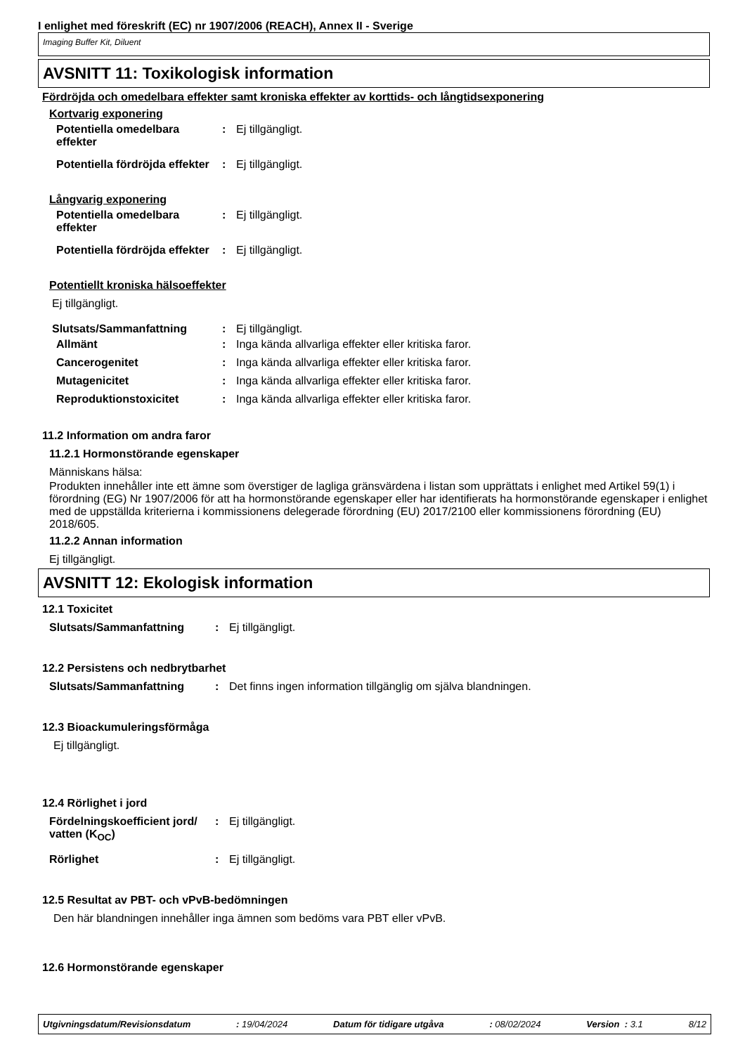I enlighet med föreskrift (EC) nr 1907/2006 (REACH), Annex II - Sverige
Imaging Buffer Kit, Diluent
AVSNITT 11: Toxikologisk information
Fördröjda och omedelbara effekter samt kroniska effekter av korttids- och långtidsexponering
Kortvarig exponering
Potentiella omedelbara effekter
: Ej tillgängligt.
Potentiella fördröjda effekter
: Ej tillgängligt.
Långvarig exponering
Potentiella omedelbara effekter
: Ej tillgängligt.
Potentiella fördröjda effekter
: Ej tillgängligt.
Potentiellt kroniska hälsoeffekter
Ej tillgängligt.
Slutsats/Sammanfattning : Ej tillgängligt.
Allmänt : Inga kända allvarliga effekter eller kritiska faror.
Cancerogenitet : Inga kända allvarliga effekter eller kritiska faror.
Mutagenicitet : Inga kända allvarliga effekter eller kritiska faror.
Reproduktionstoxicitet : Inga kända allvarliga effekter eller kritiska faror.
11.2 Information om andra faror
11.2.1 Hormonstörande egenskaper
Människans hälsa:
Produkten innehåller inte ett ämne som överstiger de lagliga gränsvärdena i listan som upprättats i enlighet med Artikel 59(1) i förordning (EG) Nr 1907/2006 för att ha hormonstörande egenskaper eller har identifierats ha hormonstörande egenskaper i enlighet med de uppställda kriterierna i kommissionens delegerade förordning (EU) 2017/2100 eller kommissionens förordning (EU) 2018/605.
11.2.2 Annan information
Ej tillgängligt.
AVSNITT 12: Ekologisk information
12.1 Toxicitet
Slutsats/Sammanfattning : Ej tillgängligt.
12.2 Persistens och nedbrytbarhet
Slutsats/Sammanfattning : Det finns ingen information tillgänglig om själva blandningen.
12.3 Bioackumuleringsförmåga
Ej tillgängligt.
12.4 Rörlighet i jord
Fördelningskoefficient jord/ vatten (K<sub>OC</sub>)
: Ej tillgängligt.
Rörlighet : Ej tillgängligt.
12.5 Resultat av PBT- och vPvB-bedömningen
Den här blandningen innehåller inga ämnen som bedöms vara PBT eller vPvB.
12.6 Hormonstörande egenskaper
Utgivningsdatum/Revisionsdatum: 19/04/2024 Datum för tidigare utgåva: 08/02/2024 Version : 3.1 8/12